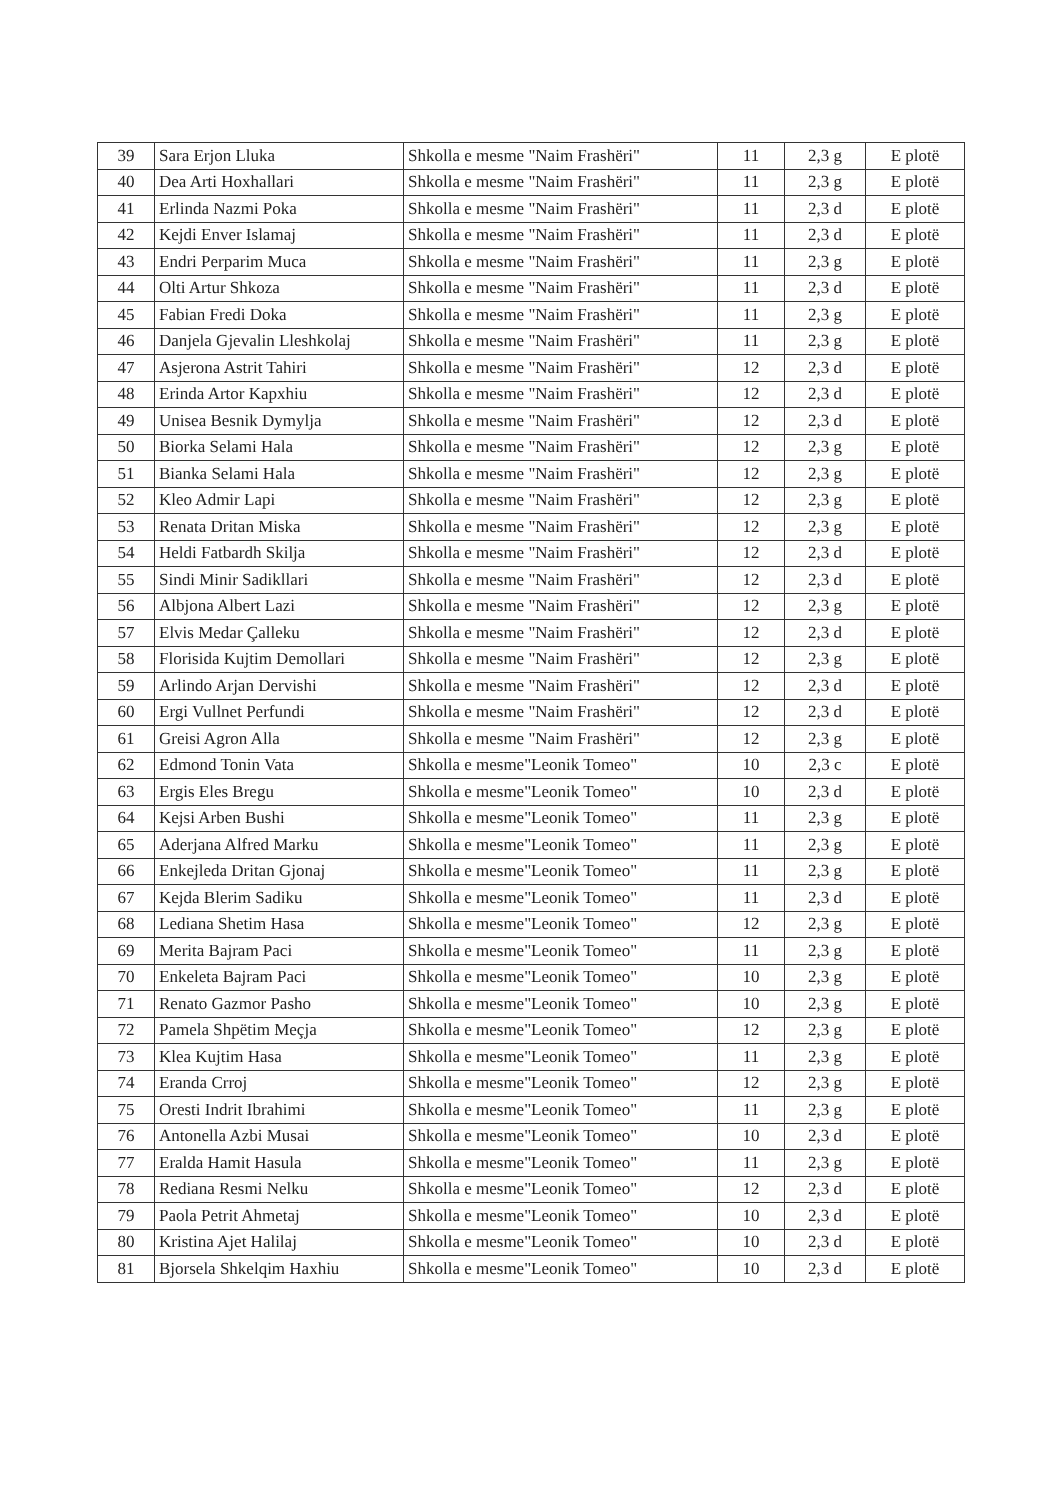| 39 | Sara Erjon Lluka | Shkolla e mesme "Naim Frashëri" | 11 | 2,3 g | E plotë |
| 40 | Dea Arti Hoxhallari | Shkolla e mesme "Naim Frashëri" | 11 | 2,3 g | E plotë |
| 41 | Erlinda Nazmi Poka | Shkolla e mesme "Naim Frashëri" | 11 | 2,3 d | E plotë |
| 42 | Kejdi Enver Islamaj | Shkolla e mesme "Naim Frashëri" | 11 | 2,3 d | E plotë |
| 43 | Endri Perparim Muca | Shkolla e mesme "Naim Frashëri" | 11 | 2,3 g | E plotë |
| 44 | Olti Artur Shkoza | Shkolla e mesme "Naim Frashëri" | 11 | 2,3 d | E plotë |
| 45 | Fabian Fredi Doka | Shkolla e mesme "Naim Frashëri" | 11 | 2,3 g | E plotë |
| 46 | Danjela Gjevalin Lleshkolaj | Shkolla e mesme "Naim Frashëri" | 11 | 2,3 g | E plotë |
| 47 | Asjerona Astrit Tahiri | Shkolla e mesme "Naim Frashëri" | 12 | 2,3 d | E plotë |
| 48 | Erinda Artor Kapxhiu | Shkolla e mesme "Naim Frashëri" | 12 | 2,3 d | E plotë |
| 49 | Unisea Besnik Dymylja | Shkolla e mesme "Naim Frashëri" | 12 | 2,3 d | E plotë |
| 50 | Biorka Selami Hala | Shkolla e mesme "Naim Frashëri" | 12 | 2,3 g | E plotë |
| 51 | Bianka Selami Hala | Shkolla e mesme "Naim Frashëri" | 12 | 2,3 g | E plotë |
| 52 | Kleo Admir Lapi | Shkolla e mesme "Naim Frashëri" | 12 | 2,3 g | E plotë |
| 53 | Renata Dritan Miska | Shkolla e mesme "Naim Frashëri" | 12 | 2,3 g | E plotë |
| 54 | Heldi Fatbardh Skilja | Shkolla e mesme "Naim Frashëri" | 12 | 2,3 d | E plotë |
| 55 | Sindi Minir Sadikllari | Shkolla e mesme "Naim Frashëri" | 12 | 2,3 d | E plotë |
| 56 | Albjona Albert Lazi | Shkolla e mesme "Naim Frashëri" | 12 | 2,3 g | E plotë |
| 57 | Elvis Medar Çalleku | Shkolla e mesme "Naim Frashëri" | 12 | 2,3 d | E plotë |
| 58 | Florisida Kujtim Demollari | Shkolla e mesme "Naim Frashëri" | 12 | 2,3 g | E plotë |
| 59 | Arlindo Arjan Dervishi | Shkolla e mesme "Naim Frashëri" | 12 | 2,3 d | E plotë |
| 60 | Ergi Vullnet Perfundi | Shkolla e mesme "Naim Frashëri" | 12 | 2,3 d | E plotë |
| 61 | Greisi Agron Alla | Shkolla e mesme "Naim Frashëri" | 12 | 2,3 g | E plotë |
| 62 | Edmond Tonin Vata | Shkolla e mesme"Leonik Tomeo" | 10 | 2,3 c | E plotë |
| 63 | Ergis Eles Bregu | Shkolla e mesme"Leonik Tomeo" | 10 | 2,3 d | E plotë |
| 64 | Kejsi Arben Bushi | Shkolla e mesme"Leonik Tomeo" | 11 | 2,3 g | E plotë |
| 65 | Aderjana Alfred Marku | Shkolla e mesme"Leonik Tomeo" | 11 | 2,3 g | E plotë |
| 66 | Enkejleda Dritan Gjonaj | Shkolla e mesme"Leonik Tomeo" | 11 | 2,3 g | E plotë |
| 67 | Kejda Blerim Sadiku | Shkolla e mesme"Leonik Tomeo" | 11 | 2,3 d | E plotë |
| 68 | Lediana Shetim Hasa | Shkolla e mesme"Leonik Tomeo" | 12 | 2,3 g | E plotë |
| 69 | Merita Bajram Paci | Shkolla e mesme"Leonik Tomeo" | 11 | 2,3 g | E plotë |
| 70 | Enkeleta Bajram Paci | Shkolla e mesme"Leonik Tomeo" | 10 | 2,3 g | E plotë |
| 71 | Renato Gazmor Pasho | Shkolla e mesme"Leonik Tomeo" | 10 | 2,3 g | E plotë |
| 72 | Pamela Shpëtim Meçja | Shkolla e mesme"Leonik Tomeo" | 12 | 2,3 g | E plotë |
| 73 | Klea Kujtim Hasa | Shkolla e mesme"Leonik Tomeo" | 11 | 2,3 g | E plotë |
| 74 | Eranda Crroj | Shkolla e mesme"Leonik Tomeo" | 12 | 2,3 g | E plotë |
| 75 | Oresti Indrit Ibrahimi | Shkolla e mesme"Leonik Tomeo" | 11 | 2,3 g | E plotë |
| 76 | Antonella Azbi Musai | Shkolla e mesme"Leonik Tomeo" | 10 | 2,3 d | E plotë |
| 77 | Eralda Hamit Hasula | Shkolla e mesme"Leonik Tomeo" | 11 | 2,3 g | E plotë |
| 78 | Rediana Resmi Nelku | Shkolla e mesme"Leonik Tomeo" | 12 | 2,3 d | E plotë |
| 79 | Paola Petrit Ahmetaj | Shkolla e mesme"Leonik Tomeo" | 10 | 2,3 d | E plotë |
| 80 | Kristina Ajet Halilaj | Shkolla e mesme"Leonik Tomeo" | 10 | 2,3 d | E plotë |
| 81 | Bjorsela Shkelqim Haxhiu | Shkolla e mesme"Leonik Tomeo" | 10 | 2,3 d | E plotë |